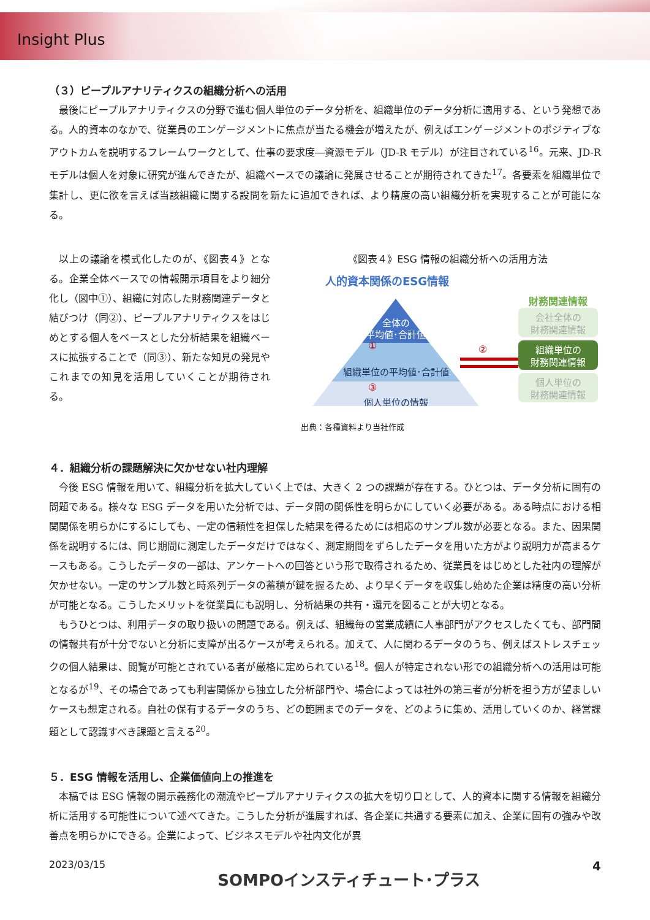Insight Plus
（３）ピープルアナリティクスの組織分析への活用
最後にピープルアナリティクスの分野で進む個人単位のデータ分析を、組織単位のデータ分析に適用する、という発想である。人的資本のなかで、従業員のエンゲージメントに焦点が当たる機会が増えたが、例えばエンゲージメントのポジティブなアウトカムを説明するフレームワークとして、仕事の要求度―資源モデル（JD-R モデル）が注目されている<sup>16</sup>。元来、JD-R モデルは個人を対象に研究が進んできたが、組織ベースでの議論に発展させることが期待されてきた<sup>17</sup>。各要素を組織単位で集計し、更に欲を言えば当該組織に関する設問を新たに追加できれば、より精度の高い組織分析を実現することが可能になる。
以上の議論を模式化したのが、《図表４》となる。企業全体ベースでの情報開示項目をより細分化し（図中①）、組織に対応した財務関連データと結びつけ（同②）、ピープルアナリティクスをはじめとする個人をベースとした分析結果を組織ベースに拡張することで（同③）、新たな知見の発見やこれまでの知見を活用していくことが期待される。
《図表４》ESG 情報の組織分析への活用方法
人的資本関係のESG情報
全体の
平均値･合計値
①
組織単位の平均値･合計値
③
個人単位の情報
②
財務関連情報
会社全体の
財務関連情報
組織単位の
財務関連情報
個人単位の
財務関連情報
出典：各種資料より当社作成
４．組織分析の課題解決に欠かせない社内理解
今後 ESG 情報を用いて、組織分析を拡大していく上では、大きく 2 つの課題が存在する。ひとつは、データ分析に固有の問題である。様々な ESG データを用いた分析では、データ間の関係性を明らかにしていく必要がある。ある時点における相関関係を明らかにするにしても、一定の信頼性を担保した結果を得るためには相応のサンプル数が必要となる。また、因果関係を説明するには、同じ期間に測定したデータだけではなく、測定期間をずらしたデータを用いた方がより説明力が高まるケースもある。こうしたデータの一部は、アンケートへの回答という形で取得されるため、従業員をはじめとした社内の理解が欠かせない。一定のサンプル数と時系列データの蓄積が鍵を握るため、より早くデータを収集し始めた企業は精度の高い分析が可能となる。こうしたメリットを従業員にも説明し、分析結果の共有・還元を図ることが大切となる。
もうひとつは、利用データの取り扱いの問題である。例えば、組織毎の営業成績に人事部門がアクセスしたくても、部門間の情報共有が十分でないと分析に支障が出るケースが考えられる。加えて、人に関わるデータのうち、例えばストレスチェックの個人結果は、閲覧が可能とされている者が厳格に定められている<sup>18</sup>。個人が特定されない形での組織分析への活用は可能となるが<sup>19</sup>、その場合であっても利害関係から独立した分析部門や、場合によっては社外の第三者が分析を担う方が望ましいケースも想定される。自社の保有するデータのうち、どの範囲までのデータを、どのように集め、活用していくのか、経営課題として認識すべき課題と言える<sup>20</sup>。
５．ESG 情報を活用し、企業価値向上の推進を
本稿では ESG 情報の開示義務化の潮流やピープルアナリティクスの拡大を切り口として、人的資本に関する情報を組織分析に活用する可能性について述べてきた。こうした分析が進展すれば、各企業に共通する要素に加え、企業に固有の強みや改善点を明らかにできる。企業によって、ビジネスモデルや社内文化が異
2023/03/15 SOMPOインスティチュート･プラス 4